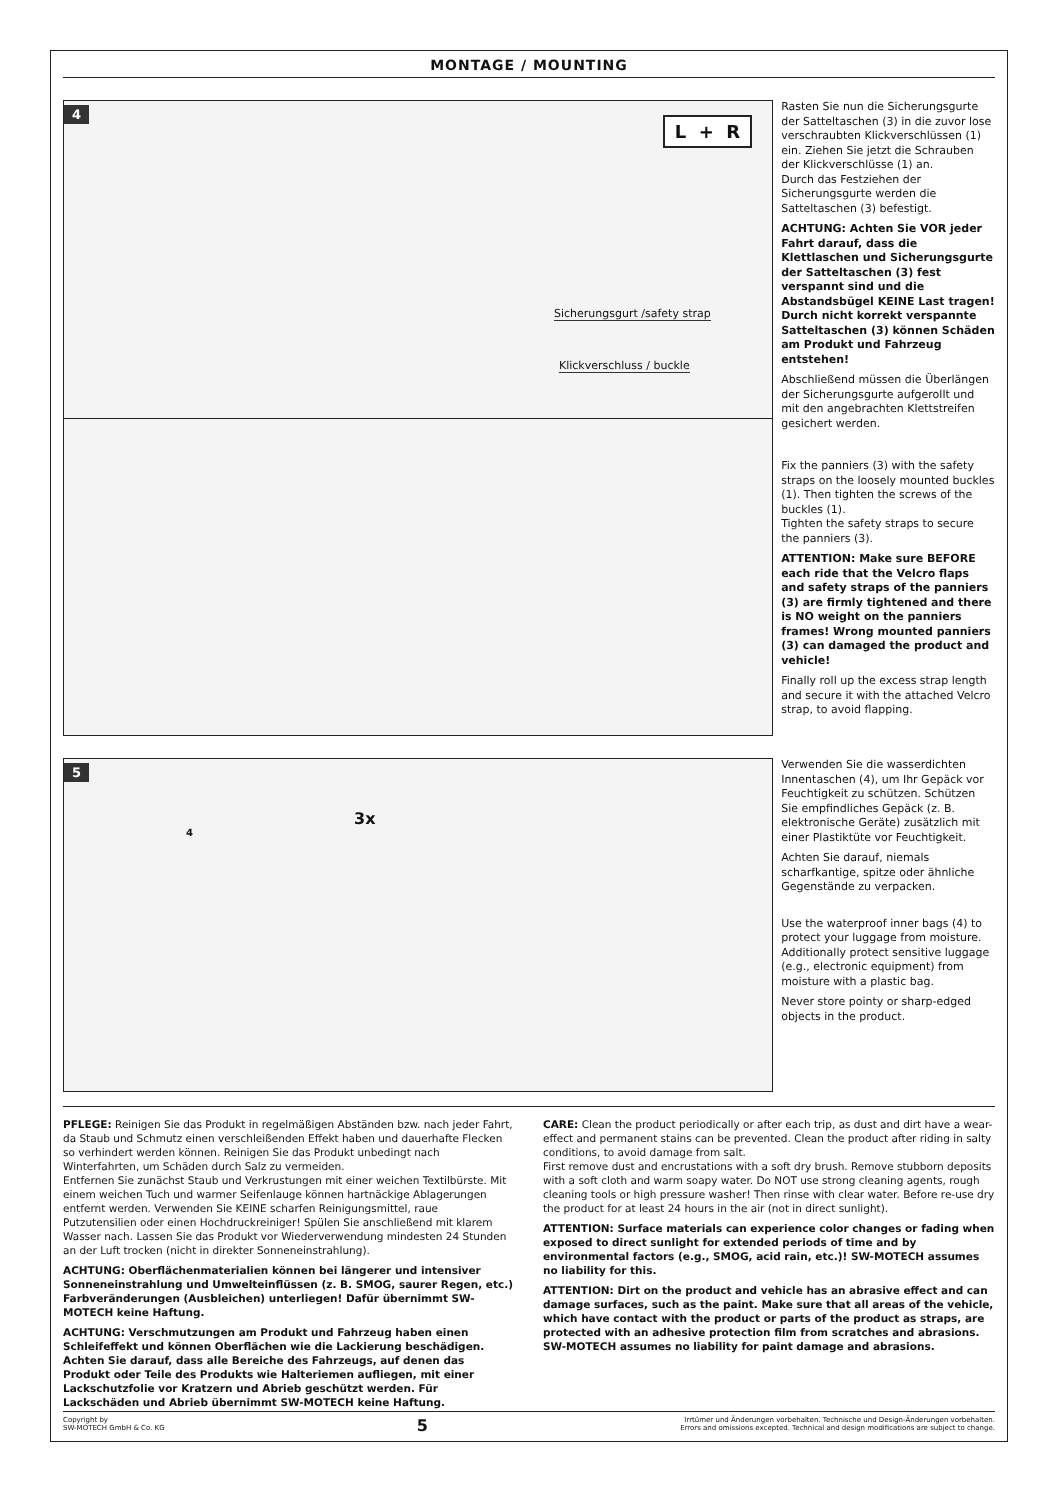MONTAGE / MOUNTING
4
L + R
Sicherungsgurt /safety strap
Klickverschluss / buckle
Rasten Sie nun die Sicherungsgurte der Satteltaschen (3) in die zuvor lose verschraubten Klickverschlüs­sen (1) ein. Ziehen Sie jetzt die Schrauben der Klickverschlüsse (1) an.
Durch das Festziehen der Sicherungsgurte werden die Satteltaschen (3) befestigt.
ACHTUNG: Achten Sie VOR jeder Fahrt darauf, dass die Klettlaschen und Sicherungsgurte der Satteltaschen (3) fest verspannt sind und die Abstandsbügel KEINE Last tragen! Durch nicht korrekt verspannte Satteltaschen (3) können Schäden am Produkt und Fahrzeug entstehen!
Abschließend müssen die Überlängen der Sicherungsgurte aufgerollt und mit den angebrach­ten Klettstreifen gesichert werden.
Fix the panniers (3) with the safety straps on the loosely mounted buckles (1). Then tighten the screws of the buckles (1).
Tighten the safety straps to secure the panniers (3).
ATTENTION: Make sure BEFORE each ride that the Velcro flaps and safety straps of the panniers (3) are firmly tightened and there is NO weight on the panniers frames! Wrong mounted panniers (3) can damaged the product and vehicle!
Finally roll up the excess strap length and secure it with the attached Velcro strap, to avoid flapping.
5
3x
4
Verwenden Sie die wasserdichten Innentaschen (4), um Ihr Gepäck vor Feuchtigkeit zu schützen. Schützen Sie empfindliches Gepäck (z. B. elektronische Geräte) zusätzlich mit einer Plastiktüte vor Feuchtigkeit.
Achten Sie darauf, niemals scharfkantige, spitze oder ähnliche Gegenstände zu verpacken.
Use the waterproof inner bags (4) to protect your luggage from moisture. Additionally protect sensitive luggage (e.g., electronic equipment) from moisture with a plastic bag.
Never store pointy or sharp-edged objects in the product.
PFLEGE: Reinigen Sie das Produkt in regelmäßigen Abständen bzw. nach jeder Fahrt, da Staub und Schmutz einen verschleißenden Effekt haben und dauerhafte Flecken so verhindert werden können. Reinigen Sie das Produkt unbedingt nach Winterfahrten, um Schäden durch Salz zu vermeiden.
Entfernen Sie zunächst Staub und Verkrustungen mit einer weichen Textilbürste. Mit einem weichen Tuch und warmer Seifenlauge können hartnäckige Ablage­rungen entfernt werden. Verwenden Sie KEINE scharfen Reinigungsmittel, raue Putzutensilien oder einen Hochdruckreiniger! Spülen Sie anschließend mit klarem Wasser nach. Lassen Sie das Produkt vor Wiederverwendung mindesten 24 Stunden an der Luft trocken (nicht in direkter Sonneneinstrahlung).
ACHTUNG: Oberflächenmaterialien können bei längerer und intensiver Sonneneinstrahlung und Umwelteinflüssen (z. B. SMOG, saurer Regen, etc.) Farbveränderungen (Ausbleichen) unterliegen! Dafür übernimmt SW-MOTECH keine Haftung.
ACHTUNG: Verschmutzungen am Produkt und Fahrzeug haben einen Schleifeffekt und können Oberflächen wie die Lackierung beschädigen. Achten Sie darauf, dass alle Bereiche des Fahrzeugs, auf denen das Produkt oder Teile des Produkts wie Halteriemen aufliegen, mit einer Lackschutzfolie vor Kratzern und Abrieb geschützt werden. Für Lackschäden und Abrieb übernimmt SW-MOTECH keine Haftung.
CARE: Clean the product periodically or after each trip, as dust and dirt have a wear-effect and permanent stains can be prevented. Clean the product after riding in salty conditions, to avoid damage from salt.
First remove dust and encrustations with a soft dry brush. Remove stubborn deposits with a soft cloth and warm soapy water. Do NOT use strong cleaning agents, rough cleaning tools or high pressure washer! Then rinse with clear water. Before re-use dry the product for at least 24 hours in the air (not in direct sunlight).
ATTENTION: Surface materials can experience color changes or fading when exposed to direct sunlight for extended periods of time and by environmental factors (e.g., SMOG, acid rain, etc.)! SW-MOTECH assumes no liability for this.
ATTENTION: Dirt on the product and vehicle has an abrasive effect and can damage surfaces, such as the paint. Make sure that all areas of the vehicle, which have contact with the product or parts of the product as straps, are protected with an adhesive protection film from scratches and abrasions. SW-MOTECH assumes no liability for paint damage and abrasions.
Copyright by
SW-MOTECH GmbH & Co. KG
5
Irrtümer und Änderungen vorbehalten. Technische und Design-Änderungen vorbehalten.
Errors and omissions excepted. Technical and design modifications are subject to change.